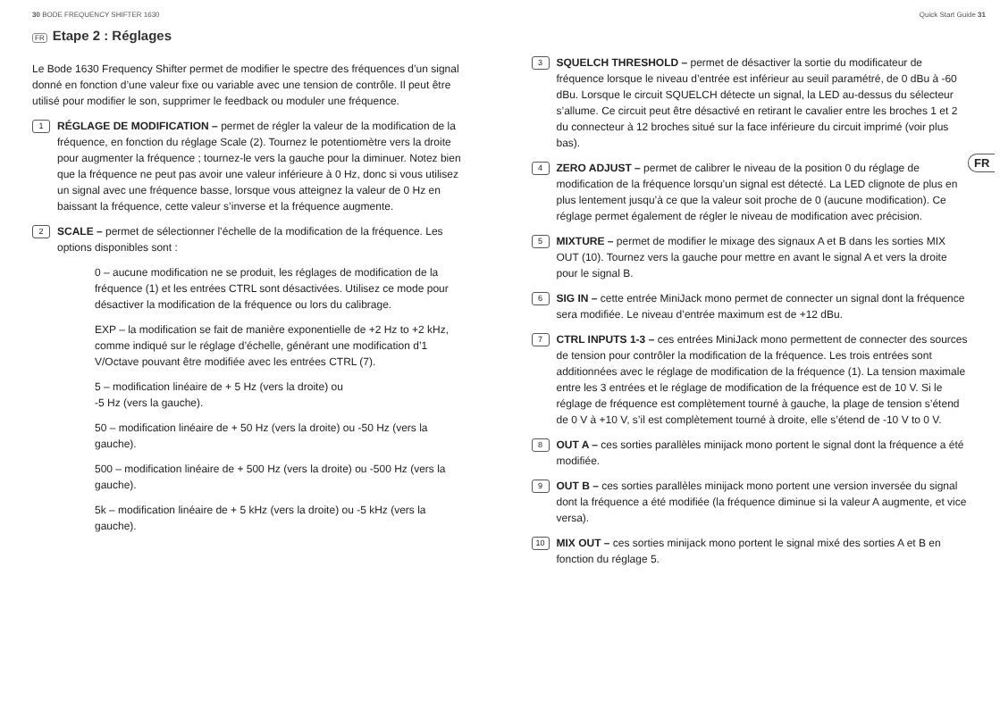30 BODE FREQUENCY SHIFTER 1630 Quick Start Guide 31
FR
FR Etape 2 : Réglages
Le Bode 1630 Frequency Shifter permet de modifier le spectre des fréquences d’un signal donné en fonction d’une valeur fixe ou variable avec une tension de contrôle. Il peut être utilisé pour modifier le son, supprimer le feedback ou moduler une fréquence.
1
RÉGLAGE DE MODIFICATION – permet de régler la valeur de la modification de la fréquence, en fonction du réglage Scale (2). Tournez le potentiomètre vers la droite pour augmenter la fréquence ; tournez-le vers la gauche pour la diminuer. Notez bien que la fréquence ne peut pas avoir une valeur inférieure à 0 Hz, donc si vous utilisez un signal avec une fréquence basse, lorsque vous atteignez la valeur de 0 Hz en baissant la fréquence, cette valeur s’inverse et la fréquence augmente.
2
SCALE – permet de sélectionner l’échelle de la modification de la fréquence. Les options disponibles sont :
0 – aucune modification ne se produit, les réglages de modification de la fréquence (1) et les entrées CTRL sont désactivées. Utilisez ce mode pour désactiver la modification de la fréquence ou lors du calibrage.
EXP – la modification se fait de manière exponentielle de +2 Hz to +2 kHz, comme indiqué sur le réglage d’échelle, générant une modification d’1 V/Octave pouvant être modifiée avec les entrées CTRL (7).
5 – modification linéaire de + 5 Hz (vers la droite) ou
-5 Hz (vers la gauche).
50 – modification linéaire de + 50 Hz (vers la droite) ou -50 Hz (vers la gauche).
500 – modification linéaire de + 500 Hz (vers la droite) ou -500 Hz (vers la gauche).
5k – modification linéaire de + 5 kHz (vers la droite) ou -5 kHz (vers la gauche).
3
SQUELCH THRESHOLD – permet de désactiver la sortie du modificateur de fréquence lorsque le niveau d’entrée est inférieur au seuil paramétré, de 0 dBu à -60 dBu. Lorsque le circuit SQUELCH détecte un signal, la LED au-dessus du sélecteur s’allume. Ce circuit peut être désactivé en retirant le cavalier entre les broches 1 et 2 du connecteur à 12 broches situé sur la face inférieure du circuit imprimé (voir plus bas).
4
ZERO ADJUST – permet de calibrer le niveau de la position 0 du réglage de modification de la fréquence lorsqu’un signal est détecté. La LED clignote de plus en plus lentement jusqu’à ce que la valeur soit proche de 0 (aucune modification). Ce réglage permet également de régler le niveau de modification avec précision.
5
MIXTURE – permet de modifier le mixage des signaux A et B dans les sorties MIX OUT (10). Tournez vers la gauche pour mettre en avant le signal A et vers la droite pour le signal B.
6
SIG IN – cette entrée MiniJack mono permet de connecter un signal dont la fréquence sera modifiée. Le niveau d’entrée maximum est de +12 dBu.
7
CTRL INPUTS 1-3 – ces entrées MiniJack mono permettent de connecter des sources de tension pour contrôler la modification de la fréquence. Les trois entrées sont additionnées avec le réglage de modification de la fréquence (1). La tension maximale entre les 3 entrées et le réglage de modification de la fréquence est de 10 V. Si le réglage de fréquence est complètement tourné à gauche, la plage de tension s’étend de 0 V à +10 V, s’il est complètement tourné à droite, elle s’étend de -10 V to 0 V.
8
OUT A – ces sorties parallèles minijack mono portent le signal dont la fréquence a été modifiée.
9
OUT B – ces sorties parallèles minijack mono portent une version inversée du signal dont la fréquence a été modifiée (la fréquence diminue si la valeur A augmente, et vice versa).
10
MIX OUT – ces sorties minijack mono portent le signal mixé des sorties A et B en fonction du réglage 5.